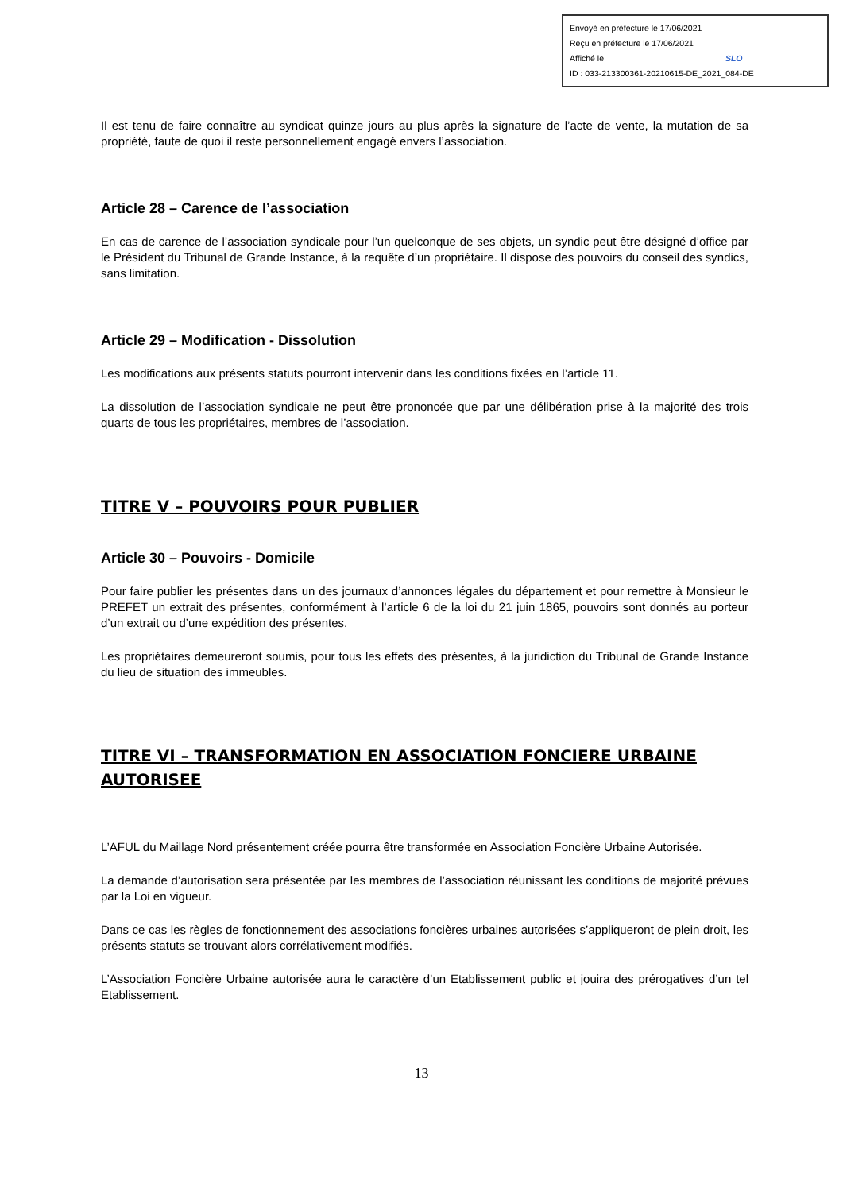Envoyé en préfecture le 17/06/2021
Reçu en préfecture le 17/06/2021
Affiché le SLO
ID : 033-213300361-20210615-DE_2021_084-DE
Il est tenu de faire connaître au syndicat quinze jours au plus après la signature de l’acte de vente, la mutation de sa propriété, faute de quoi il reste personnellement engagé envers l’association.
Article 28 – Carence de l’association
En cas de carence de l’association syndicale pour l’un quelconque de ses objets, un syndic peut être désigné d’office par le Président du Tribunal de Grande Instance, à la requête d’un propriétaire. Il dispose des pouvoirs du conseil des syndics, sans limitation.
Article 29 – Modification - Dissolution
Les modifications aux présents statuts pourront intervenir dans les conditions fixées en l’article 11.
La dissolution de l’association syndicale ne peut être prononcée que par une délibération prise à la majorité des trois quarts de tous les propriétaires, membres de l’association.
TITRE V – POUVOIRS POUR PUBLIER
Article 30 – Pouvoirs - Domicile
Pour faire publier les présentes dans un des journaux d’annonces légales du département et pour remettre à Monsieur le PREFET un extrait des présentes, conformément à l’article 6 de la loi du 21 juin 1865, pouvoirs sont donnés au porteur d’un extrait ou d’une expédition des présentes.
Les propriétaires demeureront soumis, pour tous les effets des présentes, à la juridiction du Tribunal de Grande Instance du lieu de situation des immeubles.
TITRE VI – TRANSFORMATION EN ASSOCIATION FONCIERE URBAINE AUTORISEE
L’AFUL du Maillage Nord présentement créée pourra être transformée en Association Foncière Urbaine Autorisée.
La demande d’autorisation sera présentée par les membres de l’association réunissant les conditions de majorité prévues par la Loi en vigueur.
Dans ce cas les règles de fonctionnement des associations foncières urbaines autorisées s’appliqueront de plein droit, les présents statuts se trouvant alors corrélativement modifiés.
L’Association Foncière Urbaine autorisée aura le caractère d’un Etablissement public et jouira des prérogatives d’un tel Etablissement.
13